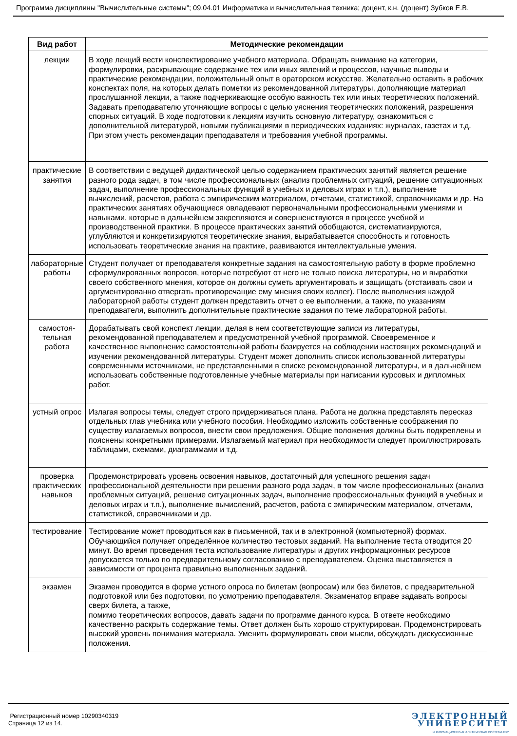Программа дисциплины "Вычислительные системы"; 09.04.01 Информатика и вычислительная техника; доцент, к.н. (доцент) Зубков Е.В.
| Вид работ | Методические рекомендации |
| --- | --- |
| лекции | В ходе лекций вести конспектирование учебного материала. Обращать внимание на категории, формулировки, раскрывающие содержание тех или иных явлений и процессов, научные выводы и практические рекомендации, положительный опыт в ораторском искусстве. Желательно оставить в рабочих конспектах поля, на которых делать пометки из рекомендованной литературы, дополняющие материал прослушанной лекции, а также подчеркивающие особую важность тех или иных теоретических положений. Задавать преподавателю уточняющие вопросы с целью уяснения теоретических положений, разрешения спорных ситуаций. В ходе подготовки к лекциям изучить основную литературу, ознакомиться с дополнительной литературой, новыми публикациями в периодических изданиях: журналах, газетах и т.д. При этом учесть рекомендации преподавателя и требования учебной программы. |
| практические занятия | В соответствии с ведущей дидактической целью содержанием практических занятий является решение разного рода задач, в том числе профессиональных (анализ проблемных ситуаций, решение ситуационных задач, выполнение профессиональных функций в учебных и деловых играх и т.п.), выполнение вычислений, расчетов, работа с эмпирическим материалом, отчетами, статистикой, справочниками и др. На практических занятиях обучающиеся овладевают первоначальными профессиональными умениями и навыками, которые в дальнейшем закрепляются и совершенствуются в процессе учебной и производственной практики. В процессе практических занятий обобщаются, систематизируются, углубляются и конкретизируются теоретические знания, вырабатывается способность и готовность использовать теоретические знания на практике, развиваются интеллектуальные умения. |
| лабораторные работы | Студент получает от преподавателя конкретные задания на самостоятельную работу в форме проблемно сформулированных вопросов, которые потребуют от него не только поиска литературы, но и выработки своего собственного мнения, которое он должны суметь аргументировать и защищать (отстаивать свои и аргументированно отвергать противоречащие ему мнения своих коллег). После выполнения каждой лабораторной работы студент должен представить отчет о ее выполнении, а также, по указаниям преподавателя, выполнить дополнительные практические задания по теме лабораторной работы. |
| самостоя-тельная работа | Дорабатывать свой конспект лекции, делая в нем соответствующие записи из литературы, рекомендованной преподавателем и предусмотренной учебной программой. Своевременное и качественное выполнение самостоятельной работы базируется на соблюдении настоящих рекомендаций и изучении рекомендованной литературы. Студент может дополнить список использованной литературы современными источниками, не представленными в списке рекомендованной литературы, и в дальнейшем использовать собственные подготовленные учебные материалы при написании курсовых и дипломных работ. |
| устный опрос | Излагая вопросы темы, следует строго придерживаться плана. Работа не должна представлять пересказ отдельных глав учебника или учебного пособия. Необходимо изложить собственные соображения по существу излагаемых вопросов, внести свои предложения. Общие положения должны быть подкреплены и пояснены конкретными примерами. Излагаемый материал при необходимости следует проиллюстрировать таблицами, схемами, диаграммами и т.д. |
| проверка практических навыков | Продемонстрировать уровень освоения навыков, достаточный для успешного решения задач профессиональной деятельности при решении разного рода задач, в том числе профессиональных (анализ проблемных ситуаций, решение ситуационных задач, выполнение профессиональных функций в учебных и деловых играх и т.п.), выполнение вычислений, расчетов, работа с эмпирическим материалом, отчетами, статистикой, справочниками и др. |
| тестирование | Тестирование может проводиться как в письменной, так и в электронной (компьютерной) формах. Обучающийся получает определённое количество тестовых заданий. На выполнение теста отводится 20 минут. Во время проведения теста использование литературы и других информационных ресурсов допускается только по предварительному согласованию с преподавателем. Оценка выставляется в зависимости от процента правильно выполненных заданий. |
| экзамен | Экзамен проводится в форме устного опроса по билетам (вопросам) или без билетов, с предварительной подготовкой или без подготовки, по усмотрению преподавателя. Экзаменатор вправе задавать вопросы сверх билета, а также, помимо теоретических вопросов, давать задачи по программе данного курса. В ответе необходимо качественно раскрыть содержание темы. Ответ должен быть хорошо структурирован. Продемонстрировать высокий уровень понимания материала. Уменить формулировать свои мысли, обсуждать дискуссионные положения. |
Регистрационный номер 10290340319
Страница 12 из 14.
ЭЛЕКТРОННЫЙ
УНИВЕРСИТЕТ
ИНФОРМАЦИОННО-АНАЛИТИЧЕСКАЯ СИСТЕМА КФУ